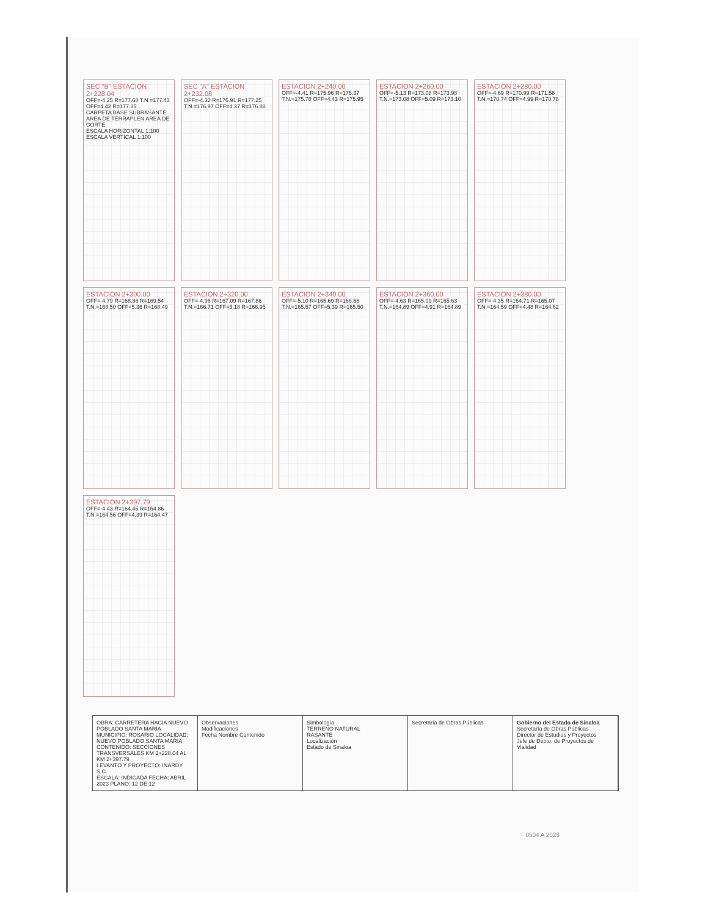SEC "B" ESTACION 2+228.04
OFF=-4.25 R=177.68 T.N.=177.43 OFF=4.42 R=177.35
CARPETA BASE SUBRASANTE AREA DE TERRAPLEN AREA DE CORTE
ESCALA HORIZONTAL 1:100 ESCALA VERTICAL 1:100
SEC "A" ESTACION 2+232.08
OFF=-4.32 R=176.91 R=177.25 T.N.=176.97 OFF=4.37 R=176.88
ESTACION 2+240.00
OFF=-4.41 R=175.96 R=176.37 T.N.=175.78 OFF=4.43 R=175.95
ESTACION 2+260.00
OFF=-5.13 R=173.08 R=173.98 T.N.=173.08 OFF=5.09 R=173.10
ESTACION 2+280.00
OFF=-4.69 R=170.99 R=171.58 T.N.=170.74 OFF=4.99 R=170.78
ESTACION 2+300.00
OFF=-4.79 R=168.86 R=169.54 T.N.=168.50 OFF=5.36 R=168.49
ESTACION 2+320.00
OFF=-4.96 R=167.09 R=167.86 T.N.=166.71 OFF=5.18 R=166.95
ESTACION 2+340.00
OFF=-5.10 R=165.69 R=166.56 T.N.=165.57 OFF=5.39 R=165.50
ESTACION 2+360.00
OFF=-4.63 R=165.09 R=165.63 T.N.=164.89 OFF=4.91 R=164.89
ESTACION 2+380.00
OFF=-4.35 R=164.71 R=165.07 T.N.=164.59 OFF=4.48 R=164.62
ESTACION 2+397.79
OFF=-4.43 R=164.45 R=164.86 T.N.=164.56 OFF=4.39 R=164.47
OBRA: CARRETERA HACIA NUEVO POBLADO SANTA MARIA
MUNICIPIO: ROSARIO LOCALIDAD: NUEVO POBLADO SANTA MARIA
CONTENIDO: SECCIONES TRANSVERSALES KM 2+228.04 AL KM 2+397.79
LEVANTO Y PROYECTO: INARDY S.C.
ESCALA: INDICADA FECHA: ABRIL 2023 PLANO: 12 DE 12
Observaciones
Modificaciones
Fecha Nombre Contenido
Simbología
TERRENO NATURAL
RASANTE
Localización
Estado de Sinaloa
Secretaría de Obras Públicas Gobierno del Estado de Sinaloa
Secretaría de Obras Públicas
Director de Estudios y Proyectos
Jefe de Depto. de Proyectos de Vialidad
0504 A 2023